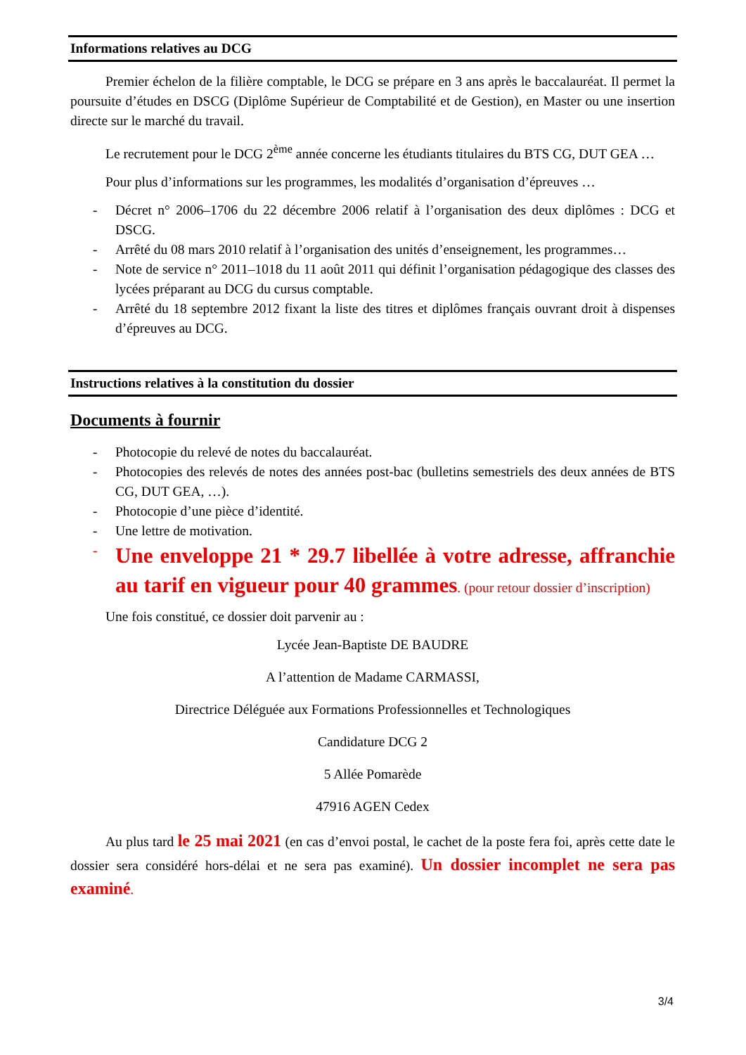Informations relatives au DCG
Premier échelon de la filière comptable, le DCG se prépare en 3 ans après le baccalauréat. Il permet la poursuite d’études en DSCG (Diplôme Supérieur de Comptabilité et de Gestion), en Master ou une insertion directe sur le marché du travail.
Le recrutement pour le DCG 2<sup>ème</sup> année concerne les étudiants titulaires du BTS CG, DUT GEA …
Pour plus d’informations sur les programmes, les modalités d’organisation d’épreuves …
- Décret n° 2006–1706 du 22 décembre 2006 relatif à l’organisation des deux diplômes : DCG et DSCG.
- Arrêté du 08 mars 2010 relatif à l’organisation des unités d’enseignement, les programmes…
- Note de service n° 2011–1018 du 11 août 2011 qui définit l’organisation pédagogique des classes des lycées préparant au DCG du cursus comptable.
- Arrêté du 18 septembre 2012 fixant la liste des titres et diplômes français ouvrant droit à dispenses d’épreuves au DCG.
Instructions relatives à la constitution du dossier
Documents à fournir
- Photocopie du relevé de notes du baccalauréat.
- Photocopies des relevés de notes des années post-bac (bulletins semestriels des deux années de BTS CG, DUT GEA, …).
- Photocopie d’une pièce d’identité.
- Une lettre de motivation.
- Une enveloppe 21 * 29.7 libellée à votre adresse, affranchie au tarif en vigueur pour 40 grammes. (pour retour dossier d’inscription)
Une fois constitué, ce dossier doit parvenir au :
Lycée Jean-Baptiste DE BAUDRE
A l’attention de Madame CARMASSI,
Directrice Déléguée aux Formations Professionnelles et Technologiques
Candidature DCG 2
5 Allée Pomarède
47916 AGEN Cedex
Au plus tard le 25 mai 2021 (en cas d’envoi postal, le cachet de la poste fera foi, après cette date le dossier sera considéré hors-délai et ne sera pas examiné). Un dossier incomplet ne sera pas examiné.
3/4